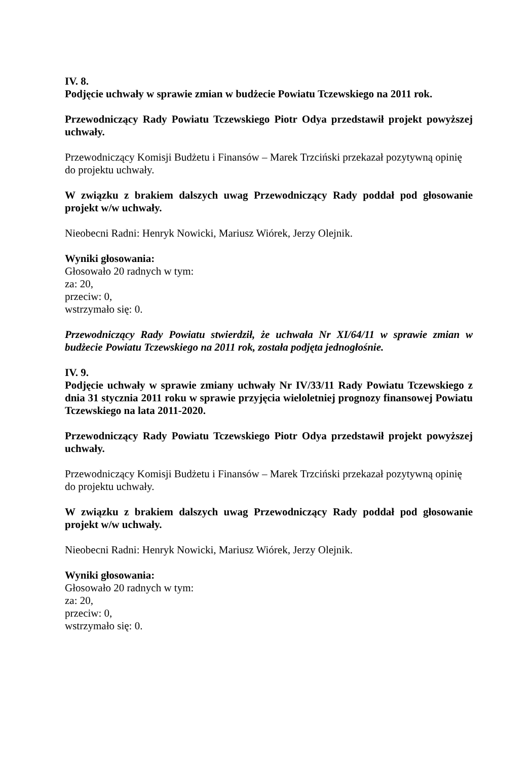IV. 8.
Podjęcie uchwały w sprawie zmian w budżecie Powiatu Tczewskiego na 2011 rok.
Przewodniczący Rady Powiatu Tczewskiego Piotr Odya przedstawił projekt powyższej uchwały.
Przewodniczący Komisji Budżetu i Finansów – Marek Trzciński przekazał pozytywną opinię do projektu uchwały.
W związku z brakiem dalszych uwag Przewodniczący Rady poddał pod głosowanie projekt w/w uchwały.
Nieobecni Radni: Henryk Nowicki, Mariusz Wiórek, Jerzy Olejnik.
Wyniki głosowania:
Głosowało 20 radnych w tym:
za: 20,
przeciw: 0,
wstrzymało się: 0.
Przewodniczący Rady Powiatu stwierdził, że uchwała Nr XI/64/11 w sprawie zmian w budżecie Powiatu Tczewskiego na 2011 rok, została podjęta jednogłośnie.
IV. 9.
Podjęcie uchwały w sprawie zmiany uchwały Nr IV/33/11 Rady Powiatu Tczewskiego z dnia 31 stycznia 2011 roku w sprawie przyjęcia wieloletniej prognozy finansowej Powiatu Tczewskiego na lata 2011-2020.
Przewodniczący Rady Powiatu Tczewskiego Piotr Odya przedstawił projekt powyższej uchwały.
Przewodniczący Komisji Budżetu i Finansów – Marek Trzciński przekazał pozytywną opinię do projektu uchwały.
W związku z brakiem dalszych uwag Przewodniczący Rady poddał pod głosowanie projekt w/w uchwały.
Nieobecni Radni: Henryk Nowicki, Mariusz Wiórek, Jerzy Olejnik.
Wyniki głosowania:
Głosowało 20 radnych w tym:
za: 20,
przeciw: 0,
wstrzymało się: 0.